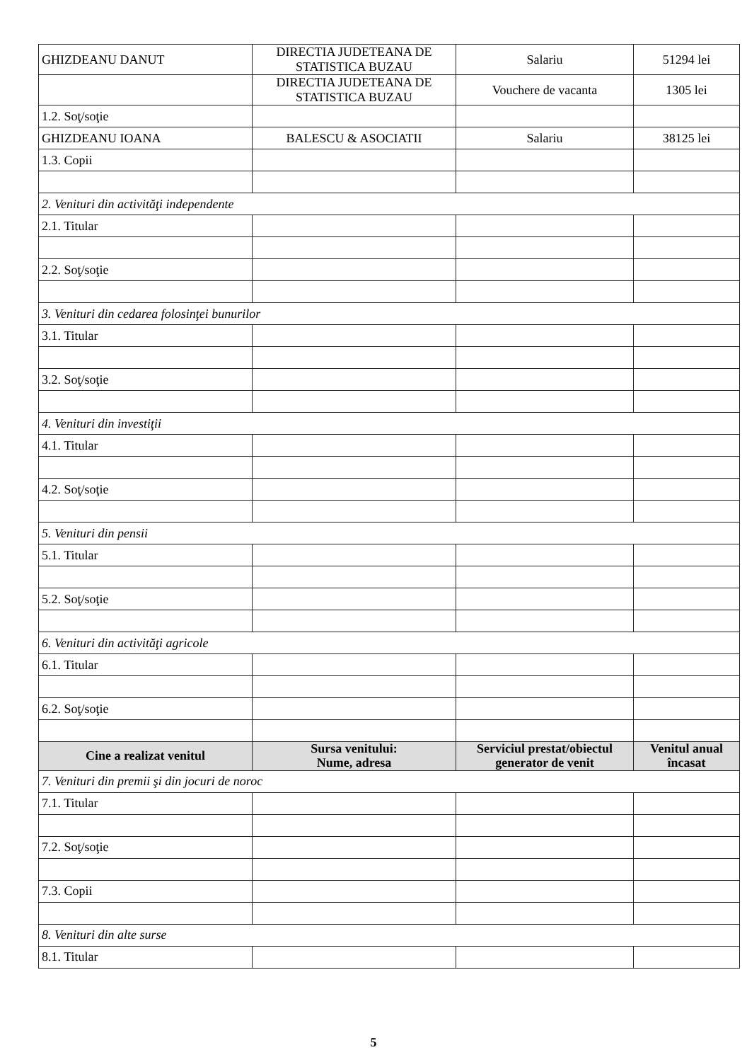| GHIZDEANU DANUT | DIRECTIA JUDETEANA DE STATISTICA BUZAU | Salariu | 51294 lei |
| | DIRECTIA JUDETEANA DE STATISTICA BUZAU | Vouchere de vacanta | 1305 lei |
| 1.2. Soţ/soţie | | | |
| GHIZDEANU IOANA | BALESCU & ASOCIATII | Salariu | 38125 lei |
| 1.3. Copii | | | |
| 2. Venituri din activităţi independente | | | |
| 2.1. Titular | | | |
| 2.2. Soţ/soţie | | | |
| 3. Venituri din cedarea folosinţei bunurilor | | | |
| 3.1. Titular | | | |
| 3.2. Soţ/soţie | | | |
| 4. Venituri din investiţii | | | |
| 4.1. Titular | | | |
| 4.2. Soţ/soţie | | | |
| 5. Venituri din pensii | | | |
| 5.1. Titular | | | |
| 5.2. Soţ/soţie | | | |
| 6. Venituri din activităţi agricole | | | |
| 6.1. Titular | | | |
| 6.2. Soţ/soţie | | | |
| Cine a realizat venitul | Sursa venitului: Nume, adresa | Serviciul prestat/obiectul generator de venit | Venitul anual încasat |
| 7. Venituri din premii şi din jocuri de noroc | | | |
| 7.1. Titular | | | |
| 7.2. Soţ/soţie | | | |
| 7.3. Copii | | | |
| 8. Venituri din alte surse | | | |
| 8.1. Titular | | | |
5